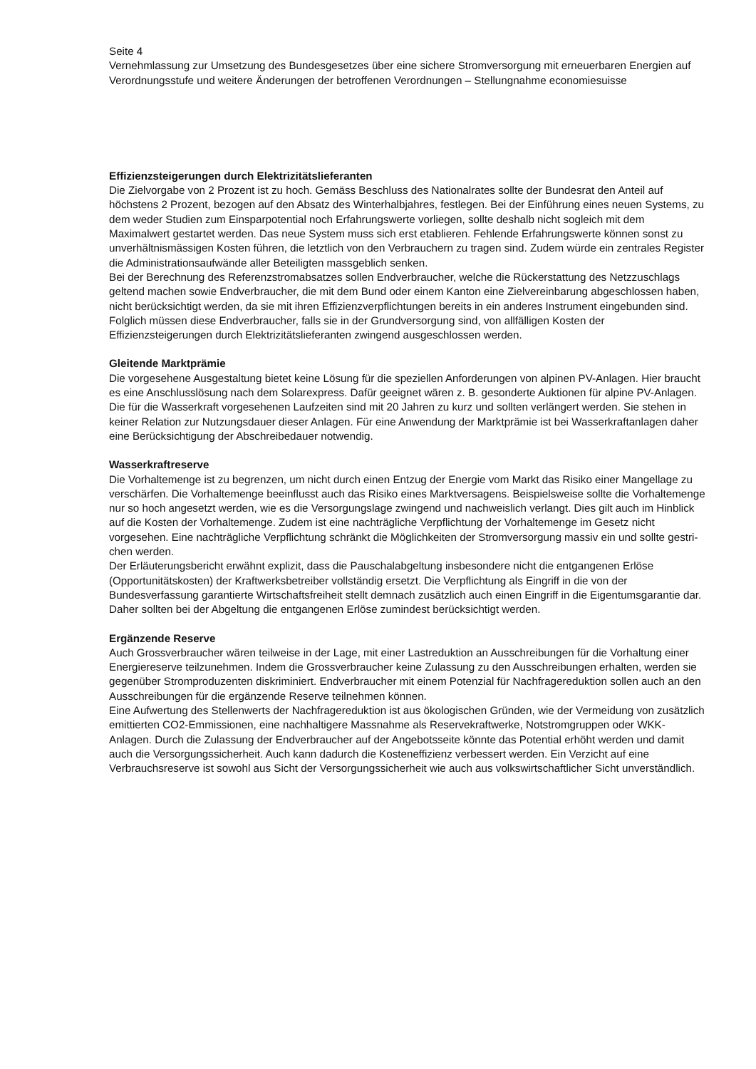Seite 4
Vernehmlassung zur Umsetzung des Bundesgesetzes über eine sichere Stromversorgung mit erneuer­baren Energien auf Verordnungsstufe und weitere Änderungen der betroffenen Verordnungen – Stel­lungnahme economiesuisse
Effizienzsteigerungen durch Elektrizitätslieferanten
Die Zielvorgabe von 2 Prozent ist zu hoch. Gemäss Beschluss des Nationalrates sollte der Bundesrat den Anteil auf höchstens 2 Prozent, bezogen auf den Absatz des Winterhalbjahres, festlegen. Bei der Einführung eines neuen Systems, zu dem weder Studien zum Einsparpotential noch Erfahrungswerte vorliegen, sollte deshalb nicht sogleich mit dem Maximalwert gestartet werden. Das neue System muss sich erst etablieren. Fehlende Erfahrungswerte können sonst zu unverhältnismässigen Kosten führen, die letztlich von den Verbrauchern zu tragen sind. Zudem würde ein zentrales Register die Administra­tionsaufwände aller Beteiligten massgeblich senken.
Bei der Berechnung des Referenzstromabsatzes sollen Endverbraucher, welche die Rückerstattung des Netzzuschlags geltend machen sowie Endverbraucher, die mit dem Bund oder einem Kanton eine Zielvereinbarung abgeschlossen haben, nicht berücksichtigt werden, da sie mit ihren Effizienzverpflich­tungen bereits in ein anderes Instrument eingebunden sind. Folglich müssen diese Endverbraucher, falls sie in der Grundversorgung sind, von allfälligen Kosten der Effizienzsteigerungen durch Elektrizi­tätslieferanten zwingend ausgeschlossen werden.
Gleitende Marktprämie
Die vorgesehene Ausgestaltung bietet keine Lösung für die speziellen Anforderungen von alpinen PV-Anlagen. Hier braucht es eine Anschlusslösung nach dem Solarexpress. Dafür geeignet wären z. B. gesonderte Auktionen für alpine PV-Anlagen.
Die für die Wasserkraft vorgesehenen Laufzeiten sind mit 20 Jahren zu kurz und sollten verlängert wer­den. Sie stehen in keiner Relation zur Nutzungsdauer dieser Anlagen. Für eine Anwendung der Markt­prämie ist bei Wasserkraftanlagen daher eine Berücksichtigung der Abschreibedauer notwendig.
Wasserkraftreserve
Die Vorhaltemenge ist zu begrenzen, um nicht durch einen Entzug der Energie vom Markt das Risiko einer Mangellage zu verschärfen. Die Vorhaltemenge beeinflusst auch das Risiko eines Marktversa­gens. Beispielsweise sollte die Vorhaltemenge nur so hoch angesetzt werden, wie es die Versorgungs­lage zwingend und nachweislich verlangt. Dies gilt auch im Hinblick auf die Kosten der Vorhaltemenge. Zudem ist eine nachträgliche Verpflichtung der Vorhaltemenge im Gesetz nicht vorgesehen. Eine nach­trägliche Verpflichtung schränkt die Möglichkeiten der Stromversorgung massiv ein und sollte gestri­chen werden.
Der Erläuterungsbericht erwähnt explizit, dass die Pauschalabgeltung insbesondere nicht die entgan­genen Erlöse (Opportunitätskosten) der Kraftwerksbetreiber vollständig ersetzt. Die Verpflichtung als Eingriff in die von der Bundesverfassung garantierte Wirtschaftsfreiheit stellt demnach zusätzlich auch einen Eingriff in die Eigentumsgarantie dar. Daher sollten bei der Abgeltung die entgangenen Erlöse zumindest berücksichtigt werden.
Ergänzende Reserve
Auch Grossverbraucher wären teilweise in der Lage, mit einer Lastreduktion an Ausschreibungen für die Vorhaltung einer Energiereserve teilzunehmen. Indem die Grossverbraucher keine Zulassung zu den Ausschreibungen erhalten, werden sie gegenüber Stromproduzenten diskriminiert. Endverbrau­cher mit einem Potenzial für Nachfragereduktion sollen auch an den Ausschreibungen für die ergän­zende Reserve teilnehmen können.
Eine Aufwertung des Stellenwerts der Nachfragereduktion ist aus ökologischen Gründen, wie der Ver­meidung von zusätzlich emittierten CO2-Emmissionen, eine nachhaltigere Massnahme als Reserve­kraftwerke, Notstromgruppen oder WKK-Anlagen. Durch die Zulassung der Endverbraucher auf der An­gebotsseite könnte das Potential erhöht werden und damit auch die Versorgungssicherheit. Auch kann dadurch die Kosteneffizienz verbessert werden. Ein Verzicht auf eine Verbrauchsreserve ist sowohl aus Sicht der Versorgungssicherheit wie auch aus volkswirtschaftlicher Sicht unverständlich.